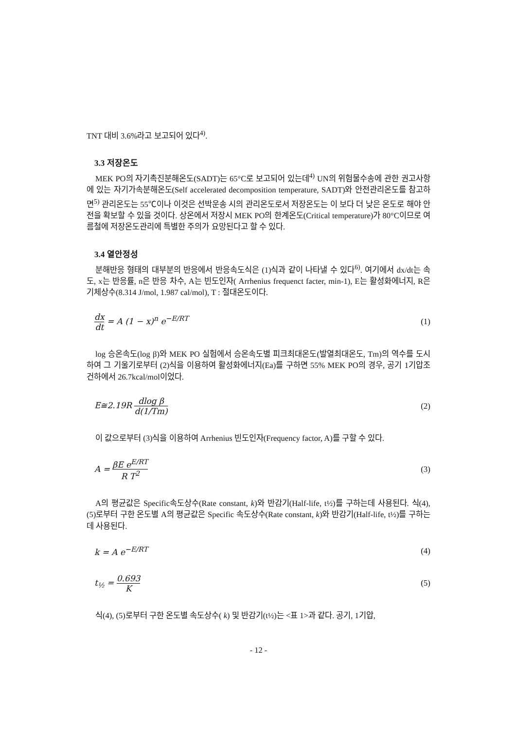TNT 대비 3.6%라고 보고되어 있다<sup>4)</sup>.
3.3 저장온도
MEK PO의 자기촉진분해온도(SADT)는 65°C로 보고되어 있는데<sup>4)</sup> UN의 위험물수송에 관한 권고사항에 있는 자기가속분해온도(Self accelerated decomposition temperature, SADT)와 안전관리온도를 참고하면<sup>5)</sup> 관리온도는 55℃이나 이것은 선박운송 시의 관리온도로서 저장온도는 이 보다 더 낮은 온도로 해야 안전을 확보할 수 있을 것이다. 상온에서 저장시 MEK PO의 한계온도(Critical temperature)가 80°C이므로 여름철에 저장온도관리에 특별한 주의가 요망된다고 할 수 있다.
3.4 열안정성
분해반응 형태의 대부분의 반응에서 반응속도식은 (1)식과 같이 나타낼 수 있다<sup>6)</sup>. 여기에서 dx/dt는 속도, x는 반응률, n은 반응 차수, A는 빈도인자( Arrhenius frequenct facter, min-1), E는 활성화에너지, R은 기체상수(8.314 J/mol, 1.987 cal/mol), T : 절대온도이다.
dx dt = A (1 − x)<sup>n</sup> e<sup>−E/RT</sup> (1)
log 승온속도(log β)와 MEK PO 실험에서 승온속도별 피크최대온도(발열최대온도, Tm)의 역수를 도시하여 그 기울기로부터 (2)식을 이용하여 활성화에너지(Ea)를 구하면 55% MEK PO의 경우, 공기 1기압조건하에서 26.7kcal/mol이었다.
E≅2.19R dlog β d(1/Tm) (2)
이 값으로부터 (3)식을 이용하여 Arrhenius 빈도인자(Frequency factor, A)를 구할 수 있다.
A = βE e<sup>E/RT</sup> R T<sup>2</sup> (3)
A의 평균값은 Specific속도상수(Rate constant, k)와 반감기(Half-life, t½)를 구하는데 사용된다. 식(4), (5)로부터 구한 온도별 A의 평균값은 Specific 속도상수(Rate constant, k)와 반감기(Half-life, t½)를 구하는데 사용된다.
k = A e<sup>−E/RT</sup> (4)
t<sub>½</sub> = 0.693 K (5)
식(4), (5)로부터 구한 온도별 속도상수( k) 및 반감기(t½)는 <표 1>과 같다. 공기, 1기압,
- 12 -